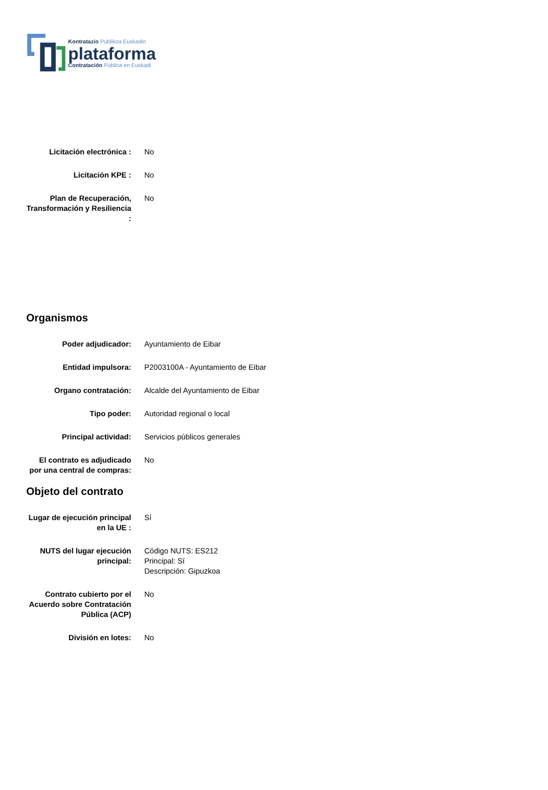Kontratazio Publikoa Euskadin
plataforma
Contratación Pública en Euskadi
Licitación electrónica :
No
Licitación KPE : No
Plan de Recuperación, Transformación y Resiliencia :
No
Organismos
Poder adjudicador: Ayuntamiento de Eibar
Entidad impulsora: P2003100A - Ayuntamiento de Eibar
Organo contratación: Alcalde del Ayuntamiento de Eibar
Tipo poder: Autoridad regional o local
Principal actividad: Servicios públicos generales
El contrato es adjudicado por una central de compras:
No
Objeto del contrato
Lugar de ejecución principal en la UE :
Sí
NUTS del lugar ejecución principal:
Código NUTS: ES212
Principal: Sí
Descripción: Gipuzkoa
Contrato cubierto por el Acuerdo sobre Contratación Pública (ACP)
No
División en lotes: No